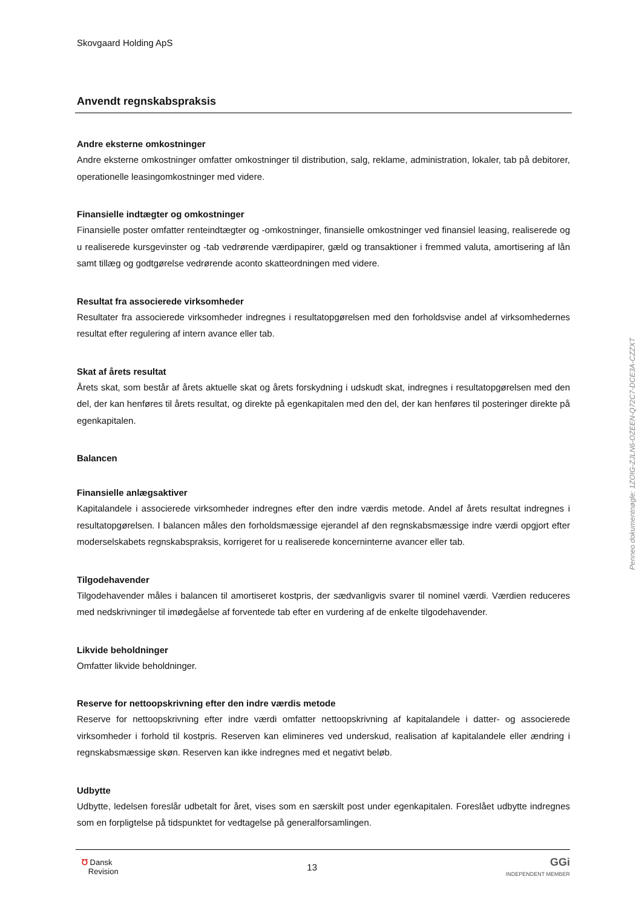Skovgaard Holding ApS
Anvendt regnskabspraksis
Andre eksterne omkostninger
Andre eksterne omkostninger omfatter omkostninger til distribution, salg, reklame, administration, lokaler, tab på debitorer, operationelle leasingomkostninger med videre.
Finansielle indtægter og omkostninger
Finansielle poster omfatter renteindtægter og -omkostninger, finansielle omkostninger ved finansiel leasing, realiserede og u realiserede kursgevinster og -tab vedrørende værdipapirer, gæld og transaktioner i fremmed valuta, amortisering af lån samt tillæg og godtgørelse vedrørende aconto skatteordningen med videre.
Resultat fra associerede virksomheder
Resultater fra associerede virksomheder indregnes i resultatopgørelsen med den forholdsvise andel af virksomhedernes resultat efter regulering af intern avance eller tab.
Skat af årets resultat
Årets skat, som består af årets aktuelle skat og årets forskydning i udskudt skat, indregnes i resultatopgørelsen med den del, der kan henføres til årets resultat, og direkte på egenkapitalen med den del, der kan henføres til posteringer direkte på egenkapitalen.
Balancen
Finansielle anlægsaktiver
Kapitalandele i associerede virksomheder indregnes efter den indre værdis metode. Andel af årets resultat indregnes i resultatopgørelsen. I balancen måles den forholdsmæssige ejerandel af den regnskabsmæssige indre værdi opgjort efter moderselskabets regnskabspraksis, korrigeret for u realiserede koncerninterne avancer eller tab.
Tilgodehavender
Tilgodehavender måles i balancen til amortiseret kostpris, der sædvanligvis svarer til nominel værdi. Værdien reduceres med nedskrivninger til imødegåelse af forventede tab efter en vurdering af de enkelte tilgodehavender.
Likvide beholdninger
Omfatter likvide beholdninger.
Reserve for nettoopskrivning efter den indre værdis metode
Reserve for nettoopskrivning efter indre værdi omfatter nettoopskrivning af kapitalandele i datter- og associerede virksomheder i forhold til kostpris. Reserven kan elimineres ved underskud, realisation af kapitalandele eller ændring i regnskabsmæssige skøn. Reserven kan ikke indregnes med et negativt beløb.
Udbytte
Udbytte, ledelsen foreslår udbetalt for året, vises som en særskilt post under egenkapitalen. Foreslået udbytte indregnes som en forpligtelse på tidspunktet for vedtagelse på generalforsamlingen.
Penneo dokumentnøgle: 1ZOIG-ZJLN6-OZEEN-Q72C7-DCE3A-CZZXT
℧ Dansk
Revision
13
GGi
INDEPENDENT MEMBER